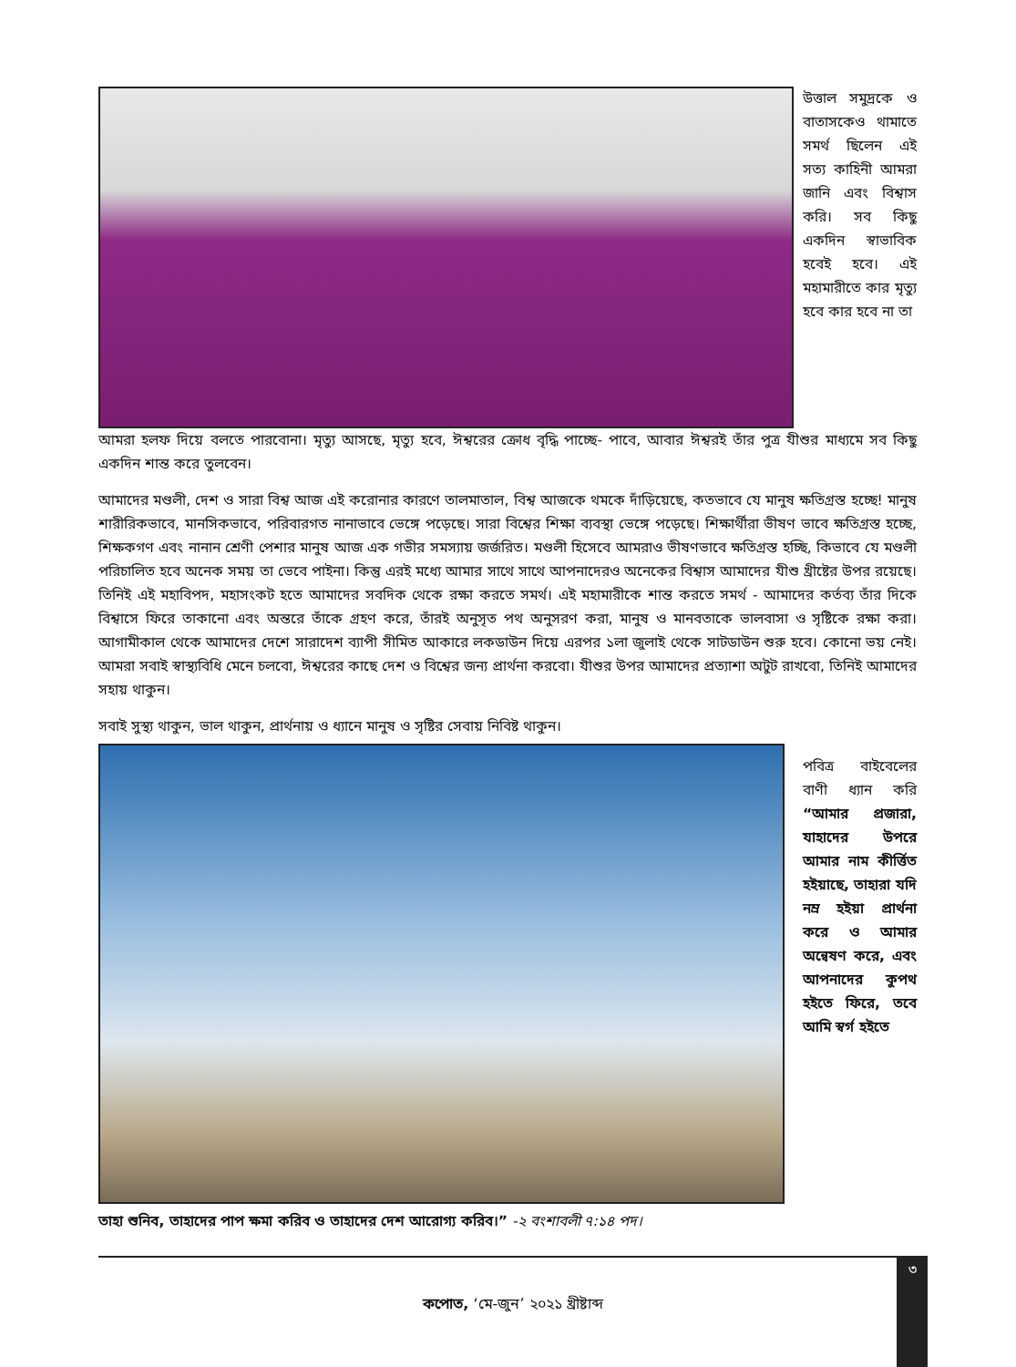উত্তাল সমুদ্রকে ও বাতাসকেও থামাতে সমর্থ ছিলেন এই সত্য কাহিনী আমরা জানি এবং বিশ্বাস করি। সব কিছু একদিন স্বাভাবিক হবেই হবে। এই মহামারীতে কার মৃত্যু হবে কার হবে না তা
আমরা হলফ দিয়ে বলতে পারবোনা। মৃত্যু আসছে, মৃত্যু হবে, ঈশ্বরের ক্রোধ বৃদ্ধি পাচ্ছে- পাবে, আবার ঈশ্বরই তাঁর পুত্র যীশুর মাধ্যমে সব কিছু একদিন শান্ত করে তুলবেন।
আমাদের মণ্ডলী, দেশ ও সারা বিশ্ব আজ এই করোনার কারণে তালমাতাল, বিশ্ব আজকে থমকে দাঁড়িয়েছে, কতভাবে যে মানুষ ক্ষতিগ্রস্ত হচ্ছে! মানুষ শারীরিকভাবে, মানসিকভাবে, পরিবারগত নানাভাবে ভেঙ্গে পড়েছে। সারা বিশ্বের শিক্ষা ব্যবস্থা ভেঙ্গে পড়েছে। শিক্ষার্থীরা ভীষণ ভাবে ক্ষতিগ্রস্ত হচ্ছে, শিক্ষকগণ এবং নানান শ্রেণী পেশার মানুষ আজ এক গভীর সমস্যায় জর্জরিত। মণ্ডলী হিসেবে আমরাও ভীষণভাবে ক্ষতিগ্রস্ত হচ্ছি, কিভাবে যে মণ্ডলী পরিচালিত হবে অনেক সময় তা ভেবে পাইনা। কিন্তু এরই মধ্যে আমার সাথে সাথে আপনাদেরও অনেকের বিশ্বাস আমাদের যীশু খ্রীষ্টের উপর রয়েছে। তিনিই এই মহাবিপদ, মহাসংকট হতে আমাদের সবদিক থেকে রক্ষা করতে সমর্থ। এই মহামারীকে শান্ত করতে সমর্থ - আমাদের কর্তব্য তাঁর দিকে বিশ্বাসে ফিরে তাকানো এবং অন্তরে তাঁকে গ্রহণ করে, তাঁরই অনুসৃত পথ অনুসরণ করা, মানুষ ও মানবতাকে ভালবাসা ও সৃষ্টিকে রক্ষা করা। আগামীকাল থেকে আমাদের দেশে সারাদেশ ব্যাপী সীমিত আকারে লকডাউন দিয়ে এরপর ১লা জুলাই থেকে সাটডাউন শুরু হবে। কোনো ভয় নেই। আমরা সবাই স্বাস্থ্যবিধি মেনে চলবো, ঈশ্বরের কাছে দেশ ও বিশ্বের জন্য প্রার্থনা করবো। যীশুর উপর আমাদের প্রত্যাশা অটুট রাখবো, তিনিই আমাদের সহায় থাকুন।
সবাই সুস্থ্য থাকুন, ভাল থাকুন, প্রার্থনায় ও ধ্যানে মানুষ ও সৃষ্টির সেবায় নিবিষ্ট থাকুন।
পবিত্র বাইবেলের বাণী ধ্যান করি “আমার প্রজারা, যাহাদের উপরে আমার নাম কীর্ত্তিত হইয়াছে, তাহারা যদি নম্র হইয়া প্রার্থনা করে ও আমার অন্বেষণ করে, এবং আপনাদের কুপথ হইতে ফিরে, তবে আমি স্বর্গ হইতে
তাহা শুনিব, তাহাদের পাপ ক্ষমা করিব ও তাহাদের দেশ আরোগ্য করিব।” -২ বংশাবলী ৭:১৪ পদ।
৩
কপোত, ‘মে-জুন’ ২০২১ খ্রীষ্টাব্দ